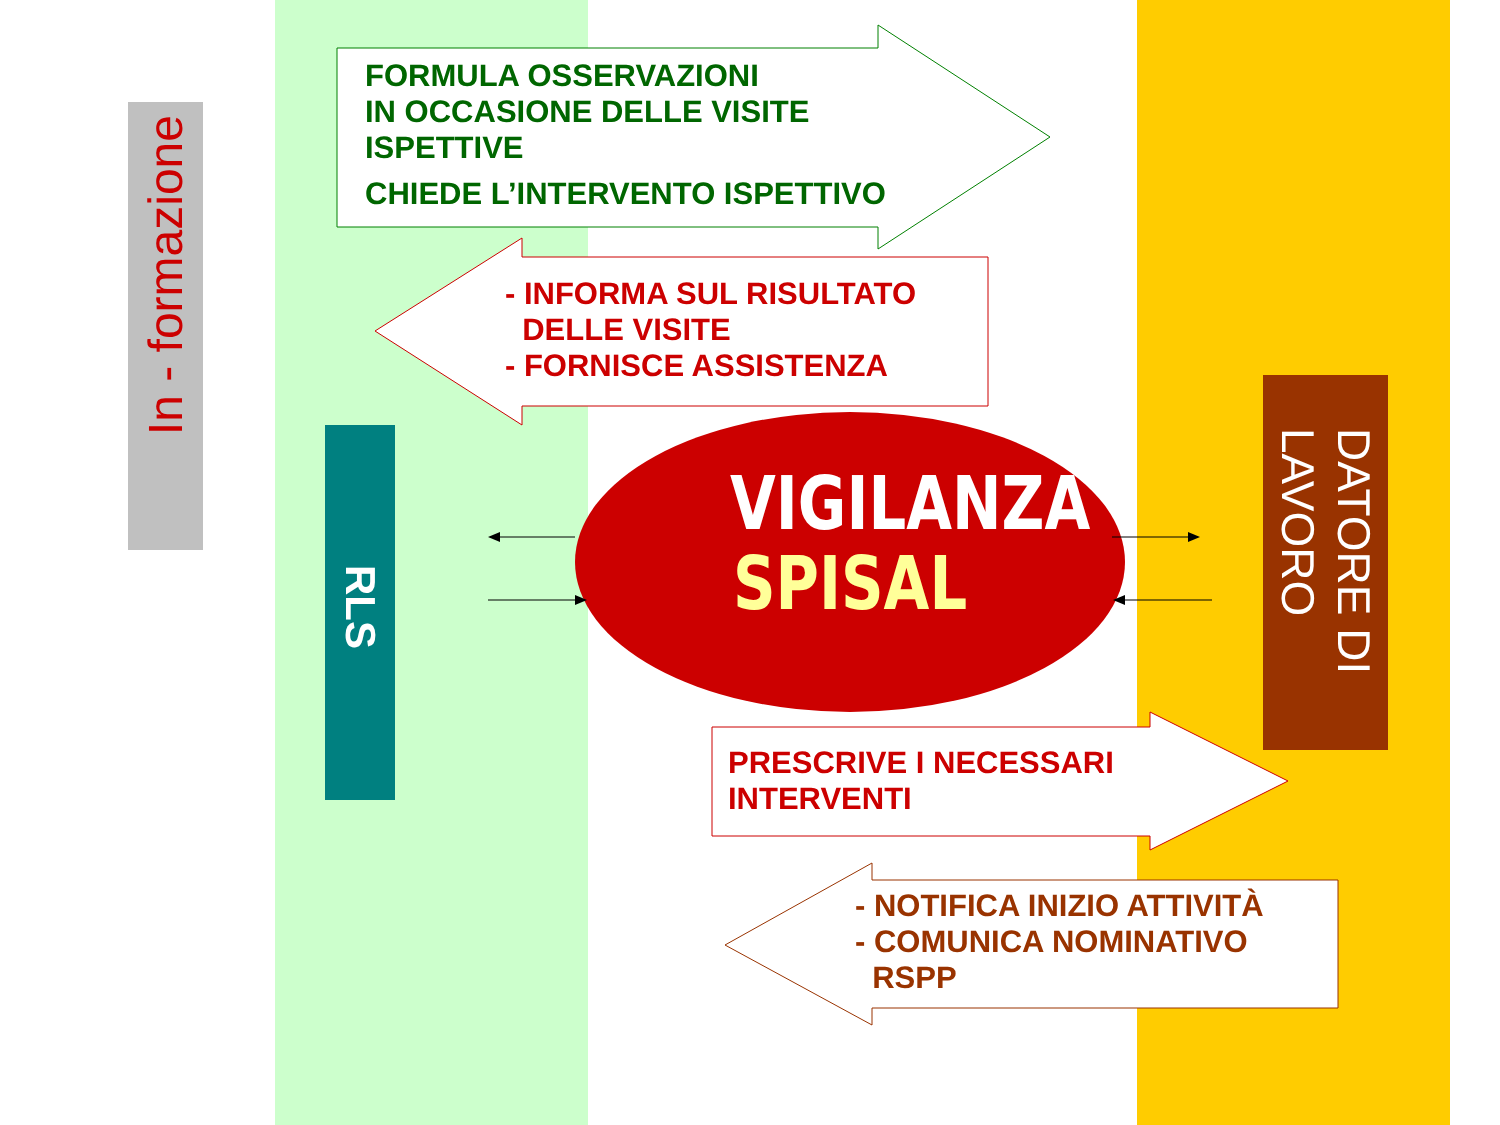In - formazione
RLS
DATORE DI
LAVORO
FORMULA OSSERVAZIONI
IN OCCASIONE DELLE VISITE
ISPETTIVE
CHIEDE L’INTERVENTO ISPETTIVO
- INFORMA SUL RISULTATO
DELLE VISITE
- FORNISCE ASSISTENZA
VIGILANZA
SPISAL
PRESCRIVE I NECESSARI
INTERVENTI
- NOTIFICA INIZIO ATTIVITÀ
- COMUNICA NOMINATIVO
RSPP